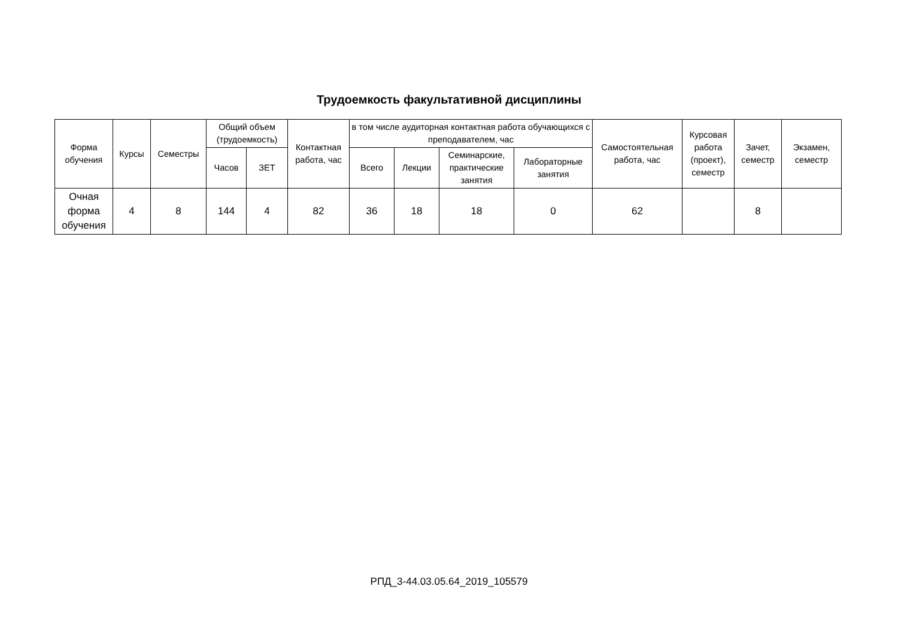Трудоемкость факультативной дисциплины
| Форма обучения | Курсы | Семестры | Общий объем (трудоемкость) | | Контактная работа, час | в том числе аудиторная контактная работа обучающихся с преподавателем, час | | | | Самостоятельная работа, час | Курсовая работа (проект), семестр | Зачет, семестр | Экзамен, семестр |
| --- | --- | --- | --- | --- | --- | --- | --- | --- | --- | --- | --- | --- | --- |
| | | | Часов | ЗЕТ | | Всего | Лекции | Семинарские, практические занятия | Лабораторные занятия | | | | |
| Очная форма обучения | 4 | 8 | 144 | 4 | 82 | 36 | 18 | 18 | 0 | 62 | | 8 | |
РПД_3-44.03.05.64_2019_105579